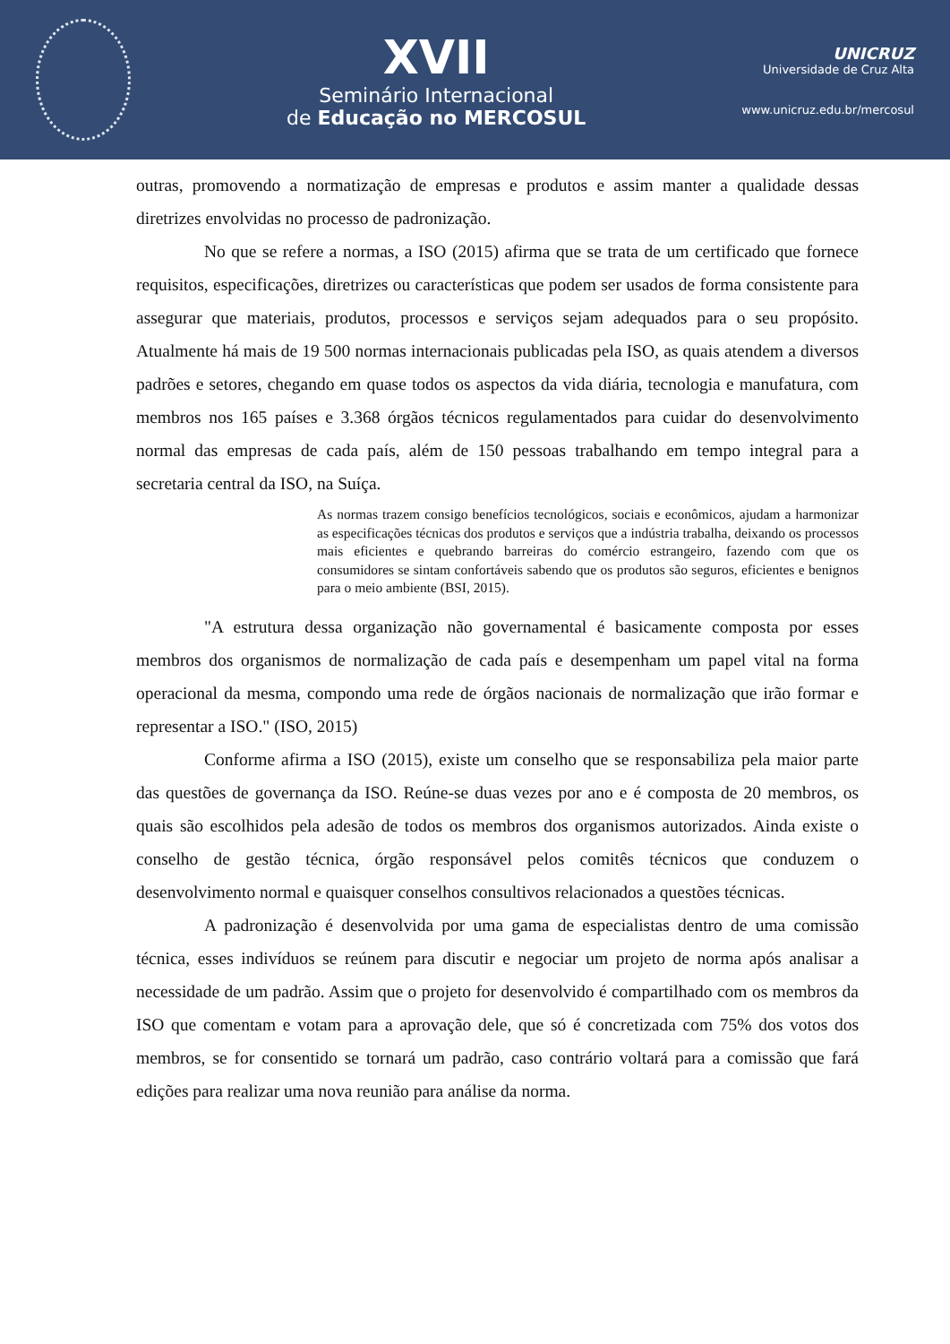XVII
Seminário Internacional
de Educação no MERCOSUL
UNICRUZ
Universidade de Cruz Alta
www.unicruz.edu.br/mercosul
outras, promovendo a normatização de empresas e produtos e assim manter a qualidade dessas diretrizes envolvidas no processo de padronização.
No que se refere a normas, a ISO (2015) afirma que se trata de um certificado que fornece requisitos, especificações, diretrizes ou características que podem ser usados de forma consistente para assegurar que materiais, produtos, processos e serviços sejam adequados para o seu propósito. Atualmente há mais de 19 500 normas internacionais publicadas pela ISO, as quais atendem a diversos padrões e setores, chegando em quase todos os aspectos da vida diária, tecnologia e manufatura, com membros nos 165 países e 3.368 órgãos técnicos regulamentados para cuidar do desenvolvimento normal das empresas de cada país, além de 150 pessoas trabalhando em tempo integral para a secretaria central da ISO, na Suíça.
As normas trazem consigo benefícios tecnológicos, sociais e econômicos, ajudam a harmonizar as especificações técnicas dos produtos e serviços que a indústria trabalha, deixando os processos mais eficientes e quebrando barreiras do comércio estrangeiro, fazendo com que os consumidores se sintam confortáveis sabendo que os produtos são seguros, eficientes e benignos para o meio ambiente (BSI, 2015).
"A estrutura dessa organização não governamental é basicamente composta por esses membros dos organismos de normalização de cada país e desempenham um papel vital na forma operacional da mesma, compondo uma rede de órgãos nacionais de normalização que irão formar e representar a ISO." (ISO, 2015)
Conforme afirma a ISO (2015), existe um conselho que se responsabiliza pela maior parte das questões de governança da ISO. Reúne-se duas vezes por ano e é composta de 20 membros, os quais são escolhidos pela adesão de todos os membros dos organismos autorizados. Ainda existe o conselho de gestão técnica, órgão responsável pelos comitês técnicos que conduzem o desenvolvimento normal e quaisquer conselhos consultivos relacionados a questões técnicas.
A padronização é desenvolvida por uma gama de especialistas dentro de uma comissão técnica, esses indivíduos se reúnem para discutir e negociar um projeto de norma após analisar a necessidade de um padrão. Assim que o projeto for desenvolvido é compartilhado com os membros da ISO que comentam e votam para a aprovação dele, que só é concretizada com 75% dos votos dos membros, se for consentido se tornará um padrão, caso contrário voltará para a comissão que fará edições para realizar uma nova reunião para análise da norma.